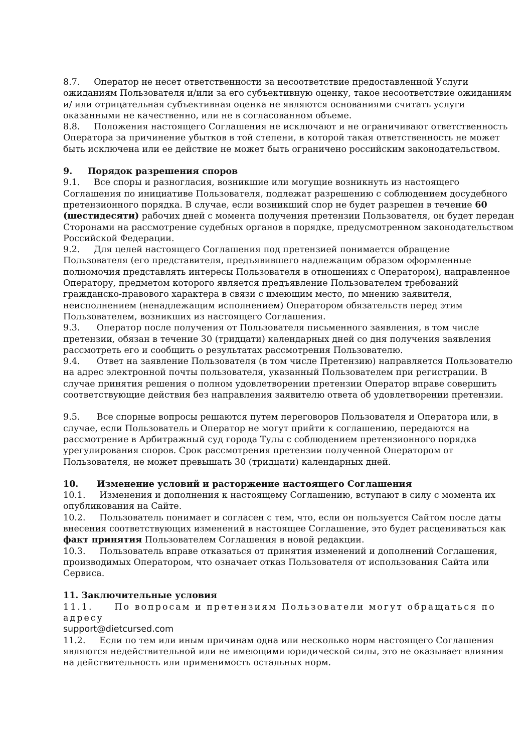8.7. Оператор не несет ответственности за несоответствие предоставленной Услуги ожиданиям Пользователя и/или за его субъективную оценку, такое несоответствие ожиданиям и/ или отрицательная субъективная оценка не являются основаниями считать услуги оказанными не качественно, или не в согласованном объеме.
8.8. Положения настоящего Соглашения не исключают и не ограничивают ответственность Оператора за причинение убытков в той степени, в которой такая ответственность не может быть исключена или ее действие не может быть ограничено российским законодательством.
9. Порядок разрешения споров
9.1. Все споры и разногласия, возникшие или могущие возникнуть из настоящего Соглашения по инициативе Пользователя, подлежат разрешению с соблюдением досудебного претензионного порядка. В случае, если возникший спор не будет разрешен в течение 60 (шестидесяти) рабочих дней с момента получения претензии Пользователя, он будет передан Сторонами на рассмотрение судебных органов в порядке, предусмотренном законодательством Российской Федерации.
9.2. Для целей настоящего Соглашения под претензией понимается обращение Пользователя (его представителя, предъявившего надлежащим образом оформленные полномочия представлять интересы Пользователя в отношениях с Оператором), направленное Оператору, предметом которого является предъявление Пользователем требований гражданско-правового характера в связи с имеющим место, по мнению заявителя, неисполнением (ненадлежащим исполнением) Оператором обязательств перед этим Пользователем, возникших из настоящего Соглашения.
9.3. Оператор после получения от Пользователя письменного заявления, в том числе претензии, обязан в течение 30 (тридцати) календарных дней со дня получения заявления рассмотреть его и сообщить о результатах рассмотрения Пользователю.
9.4. Ответ на заявление Пользователя (в том числе Претензию) направляется Пользователю на адрес электронной почты пользователя, указанный Пользователем при регистрации. В случае принятия решения о полном удовлетворении претензии Оператор вправе совершить соответствующие действия без направления заявителю ответа об удовлетворении претензии.
9.5. Все спорные вопросы решаются путем переговоров Пользователя и Оператора или, в случае, если Пользователь и Оператор не могут прийти к соглашению, передаются на рассмотрение в Арбитражный суд города Тулы с соблюдением претензионного порядка урегулирования споров. Срок рассмотрения претензии полученной Оператором от Пользователя, не может превышать 30 (тридцати) календарных дней.
10. Изменение условий и расторжение настоящего Соглашения
10.1. Изменения и дополнения к настоящему Соглашению, вступают в силу с момента их опубликования на Сайте.
10.2. Пользователь понимает и согласен с тем, что, если он пользуется Сайтом после даты внесения соответствующих изменений в настоящее Соглашение, это будет расцениваться как факт принятия Пользователем Соглашения в новой редакции.
10.3. Пользователь вправе отказаться от принятия изменений и дополнений Соглашения, производимых Оператором, что означает отказ Пользователя от использования Сайта или Сервиса.
11. Заключительные условия
11.1. По вопросам и претензиям Пользователи могут обращаться по адресу
support@dietcursed.com
11.2. Если по тем или иным причинам одна или несколько норм настоящего Соглашения являются недействительной или не имеющими юридической силы, это не оказывает влияния на действительность или применимость остальных норм.